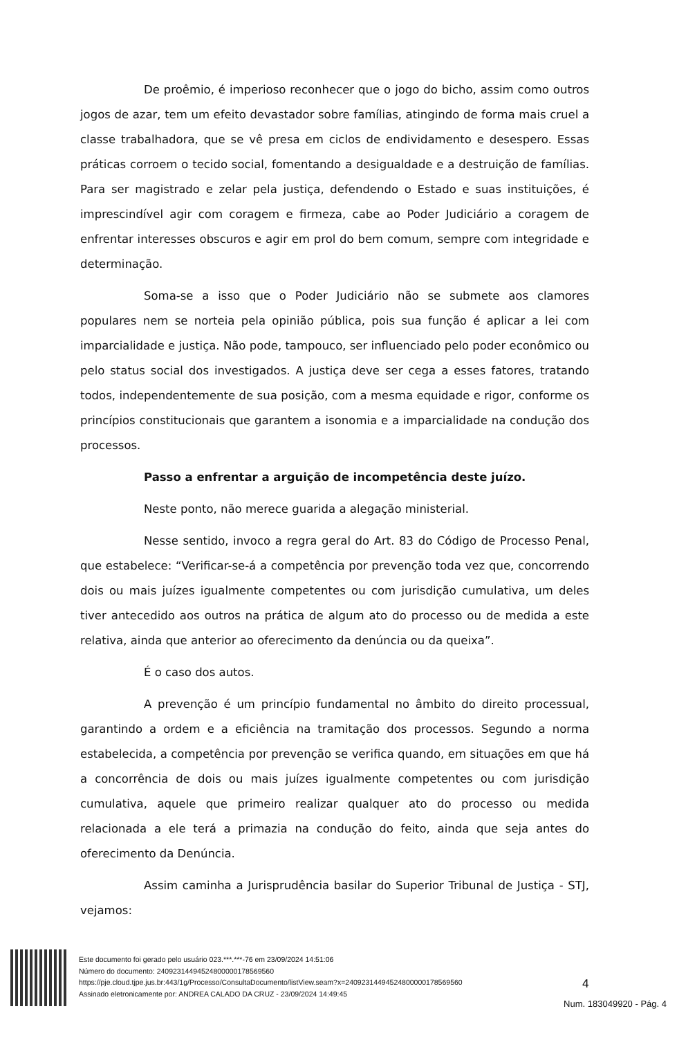De proêmio, é imperioso reconhecer que o jogo do bicho, assim como outros jogos de azar, tem um efeito devastador sobre famílias, atingindo de forma mais cruel a classe trabalhadora, que se vê presa em ciclos de endividamento e desespero. Essas práticas corroem o tecido social, fomentando a desigualdade e a destruição de famílias. Para ser magistrado e zelar pela justiça, defendendo o Estado e suas instituições, é imprescindível agir com coragem e firmeza, cabe ao Poder Judiciário a coragem de enfrentar interesses obscuros e agir em prol do bem comum, sempre com integridade e determinação.
Soma-se a isso que o Poder Judiciário não se submete aos clamores populares nem se norteia pela opinião pública, pois sua função é aplicar a lei com imparcialidade e justiça. Não pode, tampouco, ser influenciado pelo poder econômico ou pelo status social dos investigados. A justiça deve ser cega a esses fatores, tratando todos, independentemente de sua posição, com a mesma equidade e rigor, conforme os princípios constitucionais que garantem a isonomia e a imparcialidade na condução dos processos.
Passo a enfrentar a arguição de incompetência deste juízo.
Neste ponto, não merece guarida a alegação ministerial.
Nesse sentido, invoco a regra geral do Art. 83 do Código de Processo Penal, que estabelece: “Verificar-se-á a competência por prevenção toda vez que, concorrendo dois ou mais juízes igualmente competentes ou com jurisdição cumulativa, um deles tiver antecedido aos outros na prática de algum ato do processo ou de medida a este relativa, ainda que anterior ao oferecimento da denúncia ou da queixa”.
É o caso dos autos.
A prevenção é um princípio fundamental no âmbito do direito processual, garantindo a ordem e a eficiência na tramitação dos processos. Segundo a norma estabelecida, a competência por prevenção se verifica quando, em situações em que há a concorrência de dois ou mais juízes igualmente competentes ou com jurisdição cumulativa, aquele que primeiro realizar qualquer ato do processo ou medida relacionada a ele terá a primazia na condução do feito, ainda que seja antes do oferecimento da Denúncia.
Assim caminha a Jurisprudência basilar do Superior Tribunal de Justiça - STJ, vejamos:
4
Este documento foi gerado pelo usuário 023.***.***-76 em 23/09/2024 14:51:06
Número do documento: 24092314494524800000178569560
https://pje.cloud.tjpe.jus.br:443/1g/Processo/ConsultaDocumento/listView.seam?x=24092314494524800000178569560
Assinado eletronicamente por: ANDREA CALADO DA CRUZ - 23/09/2024 14:49:45
Num. 183049920 - Pág. 4